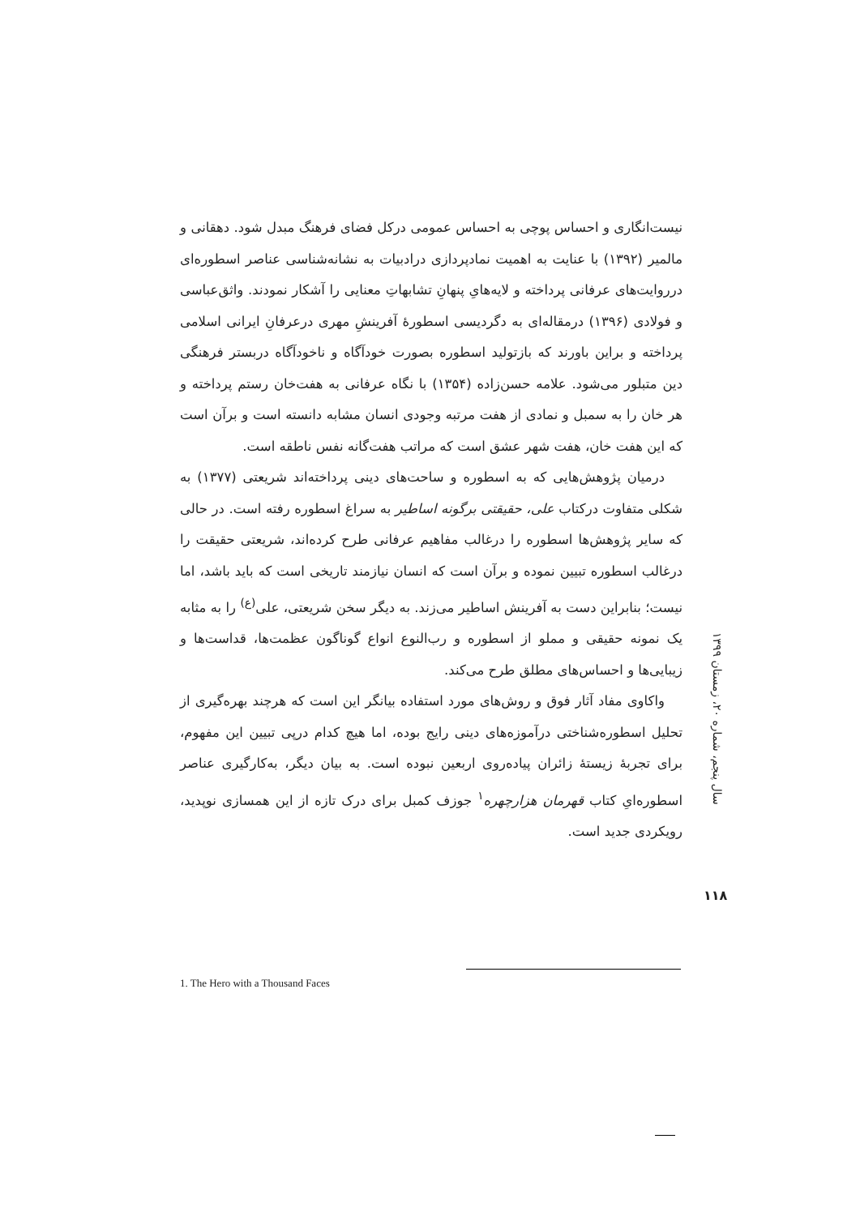نیست‌انگاری و احساس پوچی به احساس عمومی درکل فضای فرهنگ مبدل شود. دهقانی و مالمیر (۱۳۹۲) با عنایت به اهمیت نمادپردازی درادبیات به نشانه‌شناسی عناصر اسطوره‌ای درروایت‌های عرفانی پرداخته و لایه‌هایِ پنهانِ تشابهاتِ معنایی را آشکار نمودند. واثق‌عباسی و فولادی (۱۳۹۶) درمقاله‌ای به دگردیسی اسطورهٔ آفرینشِ مهری درعرفانِ ایرانی اسلامی پرداخته و براین باورند که بازتولید اسطوره بصورت خودآگاه و ناخودآگاه دربستر فرهنگی دین متبلور می‌شود. علامه حسن‌زاده (۱۳۵۴) با نگاه عرفانی به هفت‌خان رستم پرداخته و هر خان را به سمبل و نمادی از هفت مرتبه وجودی انسان مشابه دانسته است و برآن است که این هفت خان، هفت شهر عشق است که مراتب هفت‌گانه نفس ناطقه است.
درمیان پژوهش‌هایی که به اسطوره و ساحت‌های دینی پرداخته‌اند شریعتی (۱۳۷۷) به شکلی متفاوت درکتاب علی، حقیقتی برگونه اساطیر به سراغ اسطوره رفته است. در حالی که سایر پژوهش‌ها اسطوره را درغالب مفاهیم عرفانی طرح کرده‌اند، شریعتی حقیقت را درغالب اسطوره تبیین نموده و برآن است که انسان نیازمند تاریخی است که باید باشد، اما نیست؛ بنابراین دست به آفرینش اساطیر می‌زند. به دیگر سخن شریعتی، علی<sup>(ع)</sup> را به مثابه یک نمونه حقیقی و مملو از اسطوره و رب‌النوع انواع گوناگون عظمت‌ها، قداست‌ها و زیبایی‌ها و احساس‌های مطلق طرح می‌کند.
واکاوی مفاد آثار فوق و روش‌های مورد استفاده بیانگر این است که هرچند بهره‌گیری از تحلیل اسطوره‌شناختی درآموزه‌های دینی رایج بوده، اما هیچ کدام درپی تبیین این مفهوم، برای تجربهٔ زیستهٔ زائران پیاده‌روی اربعین نبوده است. به بیان دیگر، به‌کارگیری عناصر اسطوره‌ایِ کتاب قهرمان هزارچهره<sup>۱</sup> جوزف کمبل برای درک تازه از این همسازی نوپدید، رویکردی جدید است.
سال پنجم، شماره ۲۰، زمستان ۱۳۹۹
۱۱۸
1. The Hero with a Thousand Faces